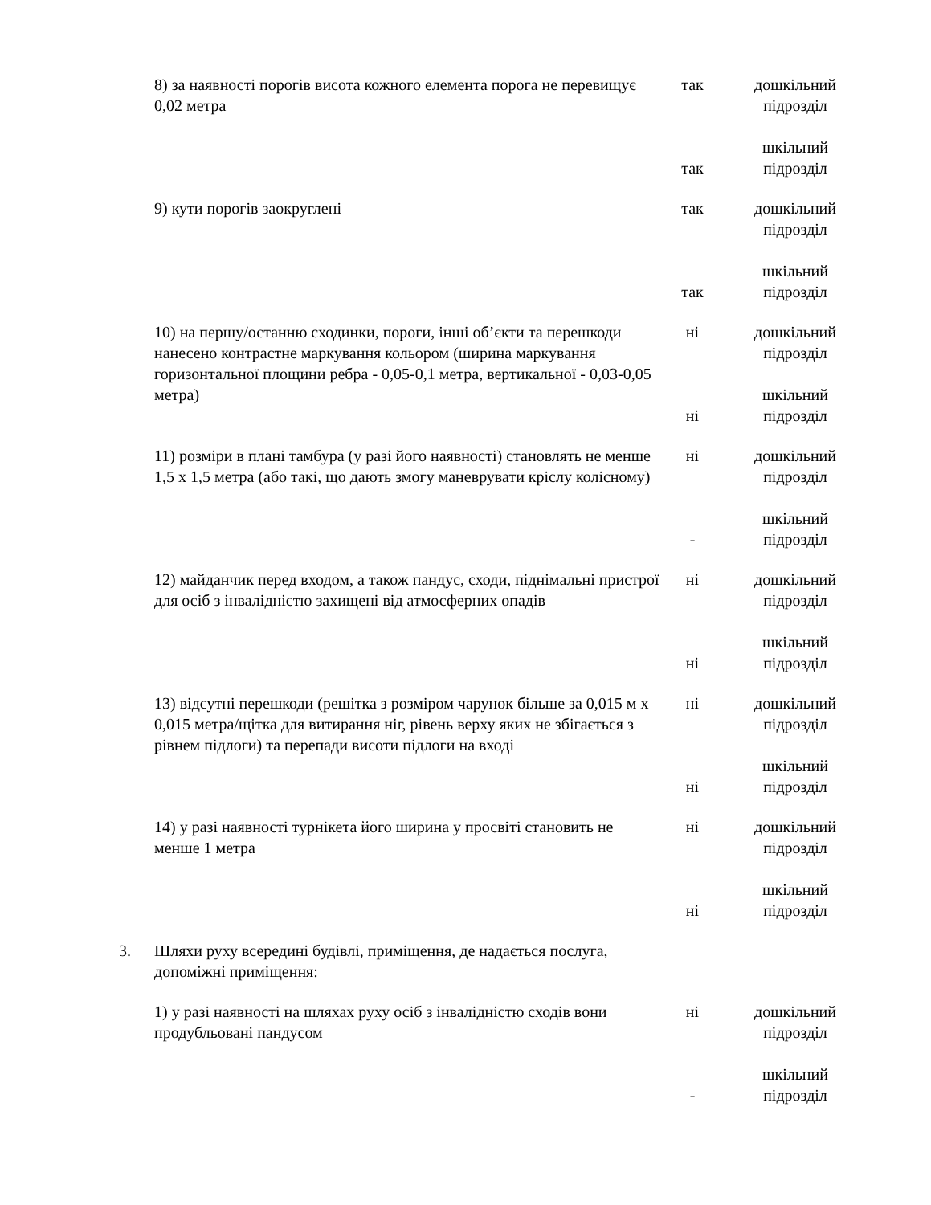| | 8) за наявності порогів висота кожного елемента порога не перевищує 0,02 метра | так так | дошкільний підрозділ шкільний підрозділ |
| | 9) кути порогів заокруглені | так так | дошкільний підрозділ шкільний підрозділ |
| | 10) на першу/останню сходинки, пороги, інші об’єкти та перешкоди нанесено контрастне маркування кольором (ширина маркування горизонтальної площини ребра - 0,05-0,1 метра, вертикальної - 0,03-0,05 метра) | ні ні | дошкільний підрозділ шкільний підрозділ |
| | 11) розміри в плані тамбура (у разі його наявності) становлять не менше 1,5 х 1,5 метра (або такі, що дають змогу маневрувати кріслу колісному) | ні - | дошкільний підрозділ шкільний підрозділ |
| | 12) майданчик перед входом, а також пандус, сходи, піднімальні пристрої для осіб з інвалідністю захищені від атмосферних опадів | ні ні | дошкільний підрозділ шкільний підрозділ |
| | 13) відсутні перешкоди (решітка з розміром чарунок більше за 0,015 м х 0,015 метра/щітка для витирання ніг, рівень верху яких не збігається з рівнем підлоги) та перепади висоти підлоги на вході | ні ні | дошкільний підрозділ шкільний підрозділ |
| | 14) у разі наявності турнікета його ширина у просвіті становить не менше 1 метра | ні ні | дошкільний підрозділ шкільний підрозділ |
| 3. | Шляхи руху всередині будівлі, приміщення, де надається послуга, допоміжні приміщення: | | |
| | 1) у разі наявності на шляхах руху осіб з інвалідністю сходів вони продубльовані пандусом | ні - | дошкільний підрозділ шкільний підрозділ |